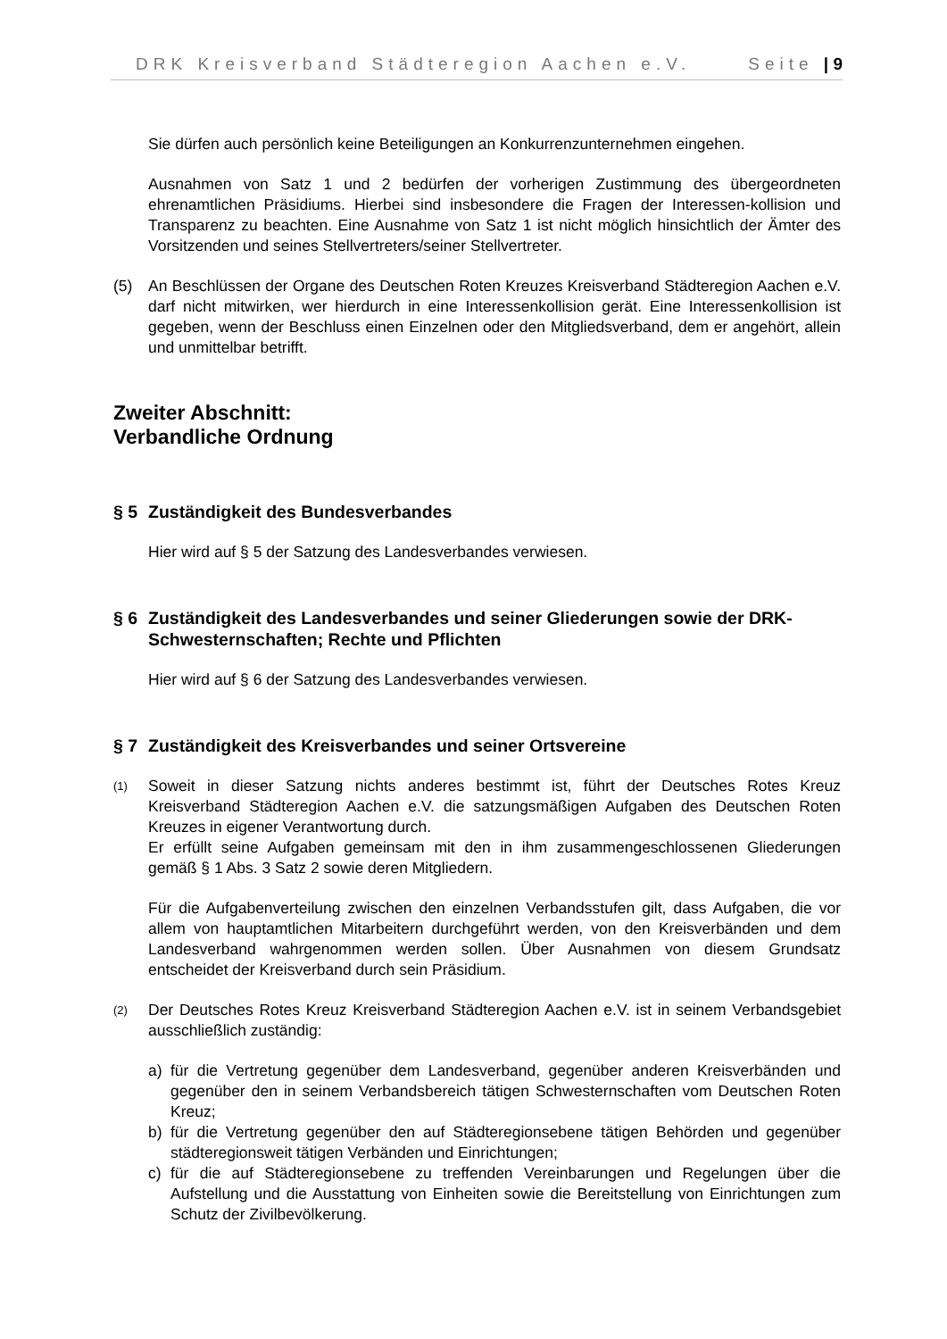DRK Kreisverband Städteregion Aachen e.V. Seite | 9
Sie dürfen auch persönlich keine Beteiligungen an Konkurrenzunternehmen eingehen.
Ausnahmen von Satz 1 und 2 bedürfen der vorherigen Zustimmung des übergeordneten ehrenamtlichen Präsidiums. Hierbei sind insbesondere die Fragen der Interessen-kollision und Transparenz zu beachten. Eine Ausnahme von Satz 1 ist nicht möglich hinsichtlich der Ämter des Vorsitzenden und seines Stellvertreters/seiner Stellvertreter.
(5) An Beschlüssen der Organe des Deutschen Roten Kreuzes Kreisverband Städteregion Aachen e.V. darf nicht mitwirken, wer hierdurch in eine Interessenkollision gerät. Eine Interessenkollision ist gegeben, wenn der Beschluss einen Einzelnen oder den Mitgliedsverband, dem er angehört, allein und unmittelbar betrifft.
Zweiter Abschnitt:
Verbandliche Ordnung
§ 5 Zuständigkeit des Bundesverbandes
Hier wird auf § 5 der Satzung des Landesverbandes verwiesen.
§ 6 Zuständigkeit des Landesverbandes und seiner Gliederungen sowie der DRK-Schwesternschaften; Rechte und Pflichten
Hier wird auf § 6 der Satzung des Landesverbandes verwiesen.
§ 7 Zuständigkeit des Kreisverbandes und seiner Ortsvereine
(1)
Soweit in dieser Satzung nichts anderes bestimmt ist, führt der Deutsches Rotes Kreuz Kreisverband Städteregion Aachen e.V. die satzungsmäßigen Aufgaben des Deutschen Roten Kreuzes in eigener Verantwortung durch.
Er erfüllt seine Aufgaben gemeinsam mit den in ihm zusammengeschlossenen Gliederungen gemäß § 1 Abs. 3 Satz 2 sowie deren Mitgliedern.
Für die Aufgabenverteilung zwischen den einzelnen Verbandsstufen gilt, dass Aufgaben, die vor allem von hauptamtlichen Mitarbeitern durchgeführt werden, von den Kreisverbänden und dem Landesverband wahrgenommen werden sollen. Über Ausnahmen von diesem Grundsatz entscheidet der Kreisverband durch sein Präsidium.
(2)
Der Deutsches Rotes Kreuz Kreisverband Städteregion Aachen e.V. ist in seinem Verbandsgebiet ausschließlich zuständig:
a) für die Vertretung gegenüber dem Landesverband, gegenüber anderen Kreisverbänden und gegenüber den in seinem Verbandsbereich tätigen Schwesternschaften vom Deutschen Roten Kreuz;
b) für die Vertretung gegenüber den auf Städteregionsebene tätigen Behörden und gegenüber städteregionsweit tätigen Verbänden und Einrichtungen;
c) für die auf Städteregionsebene zu treffenden Vereinbarungen und Regelungen über die Aufstellung und die Ausstattung von Einheiten sowie die Bereitstellung von Einrichtungen zum Schutz der Zivilbevölkerung.